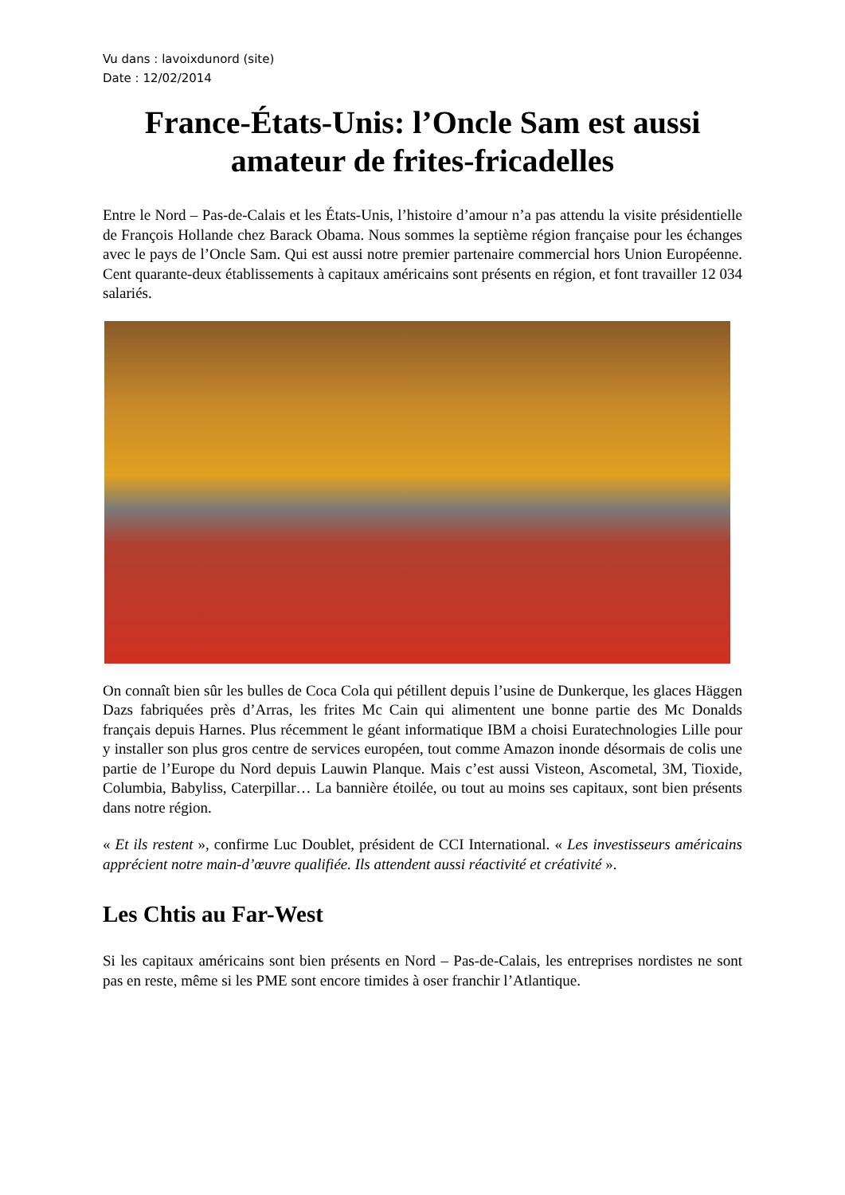Vu dans : lavoixdunord (site)
Date : 12/02/2014
France-États-Unis: l’Oncle Sam est aussi amateur de frites-fricadelles
Entre le Nord – Pas-de-Calais et les États-Unis, l’histoire d’amour n’a pas attendu la visite présidentielle de François Hollande chez Barack Obama. Nous sommes la septième région française pour les échanges avec le pays de l’Oncle Sam. Qui est aussi notre premier partenaire commercial hors Union Européenne. Cent quarante-deux établissements à capitaux américains sont présents en région, et font travailler 12 034 salariés.
On connaît bien sûr les bulles de Coca Cola qui pétillent depuis l’usine de Dunkerque, les glaces Häggen Dazs fabriquées près d’Arras, les frites Mc Cain qui alimentent une bonne partie des Mc Donalds français depuis Harnes. Plus récemment le géant informatique IBM a choisi Euratechnologies Lille pour y installer son plus gros centre de services européen, tout comme Amazon inonde désormais de colis une partie de l’Europe du Nord depuis Lauwin Planque. Mais c’est aussi Visteon, Ascometal, 3M, Tioxide, Columbia, Babyliss, Caterpillar… La bannière étoilée, ou tout au moins ses capitaux, sont bien présents dans notre région.
« Et ils restent », confirme Luc Doublet, président de CCI International. « Les investisseurs américains apprécient notre main-d’œuvre qualifiée. Ils attendent aussi réactivité et créativité ».
Les Chtis au Far-West
Si les capitaux américains sont bien présents en Nord – Pas-de-Calais, les entreprises nordistes ne sont pas en reste, même si les PME sont encore timides à oser franchir l’Atlantique.